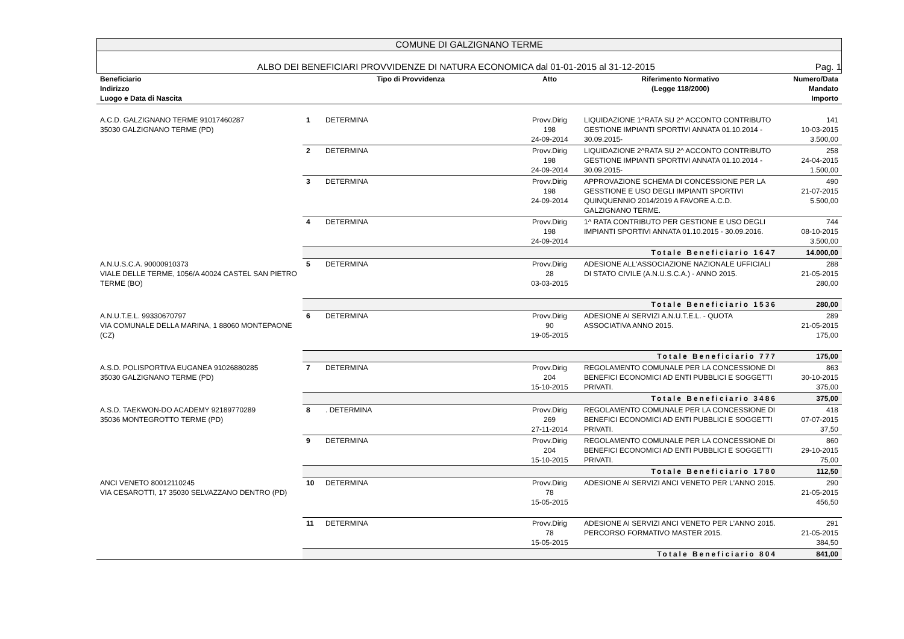COMUNE DI GALZIGNANO TERME
ALBO DEI BENEFICIARI PROVVIDENZE DI NATURA ECONOMICA dal 01-01-2015 al 31-12-2015 Pag. 1
| Beneficiario Indirizzo Luogo e Data di Nascita | Tipo di Provvidenza | | Atto | Riferimento Normativo (Legge 118/2000) | Numero/Data Mandato Importo |
| --- | --- | --- | --- | --- | --- |
| A.C.D. GALZIGNANO TERME 91017460287 35030 GALZIGNANO TERME (PD) | 1 | DETERMINA | Provv.Dirig 198 24-09-2014 | LIQUIDAZIONE 1^RATA SU 2^ ACCONTO CONTRIBUTO GESTIONE IMPIANTI SPORTIVI ANNATA 01.10.2014 - 30.09.2015- | 141 10-03-2015 3.500,00 |
| | 2 | DETERMINA | Provv.Dirig 198 24-09-2014 | LIQUIDAZIONE 2^RATA SU 2^ ACCONTO CONTRIBUTO GESTIONE IMPIANTI SPORTIVI ANNATA 01.10.2014 - 30.09.2015- | 258 24-04-2015 1.500,00 |
| | 3 | DETERMINA | Provv.Dirig 198 24-09-2014 | APPROVAZIONE SCHEMA DI CONCESSIONE PER LA GESSTIONE E USO DEGLI IMPIANTI SPORTIVI QUINQUENNIO 2014/2019 A FAVORE A.C.D. GALZIGNANO TERME. | 490 21-07-2015 5.500,00 |
| | 4 | DETERMINA | Provv.Dirig 198 24-09-2014 | 1^ RATA CONTRIBUTO PER GESTIONE E USO DEGLI IMPIANTI SPORTIVI ANNATA 01.10.2015 - 30.09.2016. | 744 08-10-2015 3.500,00 |
| | Totale Beneficiario 1647 | | | | 14.000,00 |
| A.N.U.S.C.A. 90000910373 VIALE DELLE TERME, 1056/A 40024 CASTEL SAN PIETRO TERME (BO) | 5 | DETERMINA | Provv.Dirig 28 03-03-2015 | ADESIONE ALL'ASSOCIAZIONE NAZIONALE UFFICIALI DI STATO CIVILE (A.N.U.S.C.A.) - ANNO 2015. | 288 21-05-2015 280,00 |
| | Totale Beneficiario 1536 | | | | 280,00 |
| A.N.U.T.E.L. 99330670797 VIA COMUNALE DELLA MARINA, 1 88060 MONTEPAONE (CZ) | 6 | DETERMINA | Provv.Dirig 90 19-05-2015 | ADESIONE AI SERVIZI A.N.U.T.E.L. - QUOTA ASSOCIATIVA ANNO 2015. | 289 21-05-2015 175,00 |
| | Totale Beneficiario 777 | | | | 175,00 |
| A.S.D. POLISPORTIVA EUGANEA 91026880285 35030 GALZIGNANO TERME (PD) | 7 | DETERMINA | Provv.Dirig 204 15-10-2015 | REGOLAMENTO COMUNALE PER LA CONCESSIONE DI BENEFICI ECONOMICI AD ENTI PUBBLICI E SOGGETTI PRIVATI. | 863 30-10-2015 375,00 |
| | Totale Beneficiario 3486 | | | | 375,00 |
| A.S.D. TAEKWON-DO ACADEMY 92189770289 35036 MONTEGROTTO TERME (PD) | 8 | . DETERMINA | Provv.Dirig 269 27-11-2014 | REGOLAMENTO COMUNALE PER LA CONCESSIONE DI BENEFICI ECONOMICI AD ENTI PUBBLICI E SOGGETTI PRIVATI. | 418 07-07-2015 37,50 |
| | 9 | DETERMINA | Provv.Dirig 204 15-10-2015 | REGOLAMENTO COMUNALE PER LA CONCESSIONE DI BENEFICI ECONOMICI AD ENTI PUBBLICI E SOGGETTI PRIVATI. | 860 29-10-2015 75,00 |
| | Totale Beneficiario 1780 | | | | 112,50 |
| ANCI VENETO 80012110245 VIA CESAROTTI, 17 35030 SELVAZZANO DENTRO (PD) | 10 | DETERMINA | Provv.Dirig 78 15-05-2015 | ADESIONE AI SERVIZI ANCI VENETO PER L'ANNO 2015. | 290 21-05-2015 456,50 |
| | 11 | DETERMINA | Provv.Dirig 78 15-05-2015 | ADESIONE AI SERVIZI ANCI VENETO PER L'ANNO 2015. PERCORSO FORMATIVO MASTER 2015. | 291 21-05-2015 384,50 |
| | Totale Beneficiario 804 | | | | 841,00 |